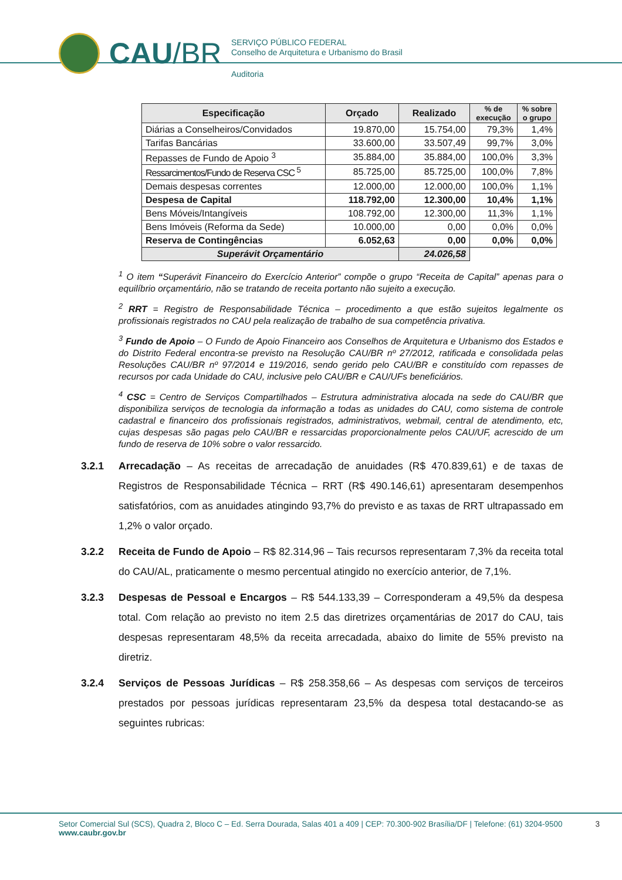CAU/BR
SERVIÇO PÚBLICO FEDERAL
Conselho de Arquitetura e Urbanismo do Brasil
Auditoria
| Especificação | Orçado | Realizado | % de execução | % sobre o grupo |
| --- | --- | --- | --- | --- |
| Diárias a Conselheiros/Convidados | 19.870,00 | 15.754,00 | 79,3% | 1,4% |
| Tarifas Bancárias | 33.600,00 | 33.507,49 | 99,7% | 3,0% |
| Repasses de Fundo de Apoio <sup>3</sup> | 35.884,00 | 35.884,00 | 100,0% | 3,3% |
| Ressarcimentos/Fundo de Reserva CSC <sup>5</sup> | 85.725,00 | 85.725,00 | 100,0% | 7,8% |
| Demais despesas correntes | 12.000,00 | 12.000,00 | 100,0% | 1,1% |
| Despesa de Capital | 118.792,00 | 12.300,00 | 10,4% | 1,1% |
| Bens Móveis/Intangíveis | 108.792,00 | 12.300,00 | 11,3% | 1,1% |
| Bens Imóveis (Reforma da Sede) | 10.000,00 | 0,00 | 0,0% | 0,0% |
| Reserva de Contingências | 6.052,63 | 0,00 | 0,0% | 0,0% |
| Superávit Orçamentário | | 24.026,58 | | |
<sup>1</sup> O item “Superávit Financeiro do Exercício Anterior” compõe o grupo “Receita de Capital” apenas para o equilíbrio orçamentário, não se tratando de receita portanto não sujeito a execução.
<sup>2</sup> RRT = Registro de Responsabilidade Técnica – procedimento a que estão sujeitos legalmente os profissionais registrados no CAU pela realização de trabalho de sua competência privativa.
<sup>3</sup> Fundo de Apoio – O Fundo de Apoio Financeiro aos Conselhos de Arquitetura e Urbanismo dos Estados e do Distrito Federal encontra-se previsto na Resolução CAU/BR nº 27/2012, ratificada e consolidada pelas Resoluções CAU/BR nº 97/2014 e 119/2016, sendo gerido pelo CAU/BR e constituído com repasses de recursos por cada Unidade do CAU, inclusive pelo CAU/BR e CAU/UFs beneficiários.
<sup>4</sup> CSC = Centro de Serviços Compartilhados – Estrutura administrativa alocada na sede do CAU/BR que disponibiliza serviços de tecnologia da informação a todas as unidades do CAU, como sistema de controle cadastral e financeiro dos profissionais registrados, administrativos, webmail, central de atendimento, etc, cujas despesas são pagas pelo CAU/BR e ressarcidas proporcionalmente pelos CAU/UF, acrescido de um fundo de reserva de 10% sobre o valor ressarcido.
3.2.1 Arrecadação – As receitas de arrecadação de anuidades (R$ 470.839,61) e de taxas de Registros de Responsabilidade Técnica – RRT (R$ 490.146,61) apresentaram desempenhos satisfatórios, com as anuidades atingindo 93,7% do previsto e as taxas de RRT ultrapassado em 1,2% o valor orçado.
3.2.2 Receita de Fundo de Apoio – R$ 82.314,96 – Tais recursos representaram 7,3% da receita total do CAU/AL, praticamente o mesmo percentual atingido no exercício anterior, de 7,1%.
3.2.3 Despesas de Pessoal e Encargos – R$ 544.133,39 – Corresponderam a 49,5% da despesa total. Com relação ao previsto no item 2.5 das diretrizes orçamentárias de 2017 do CAU, tais despesas representaram 48,5% da receita arrecadada, abaixo do limite de 55% previsto na diretriz.
3.2.4 Serviços de Pessoas Jurídicas – R$ 258.358,66 – As despesas com serviços de terceiros prestados por pessoas jurídicas representaram 23,5% da despesa total destacando-se as seguintes rubricas:
Setor Comercial Sul (SCS), Quadra 2, Bloco C – Ed. Serra Dourada, Salas 401 a 409 | CEP: 70.300-902 Brasília/DF | Telefone: (61) 3204-9500
www.caubr.gov.br
3